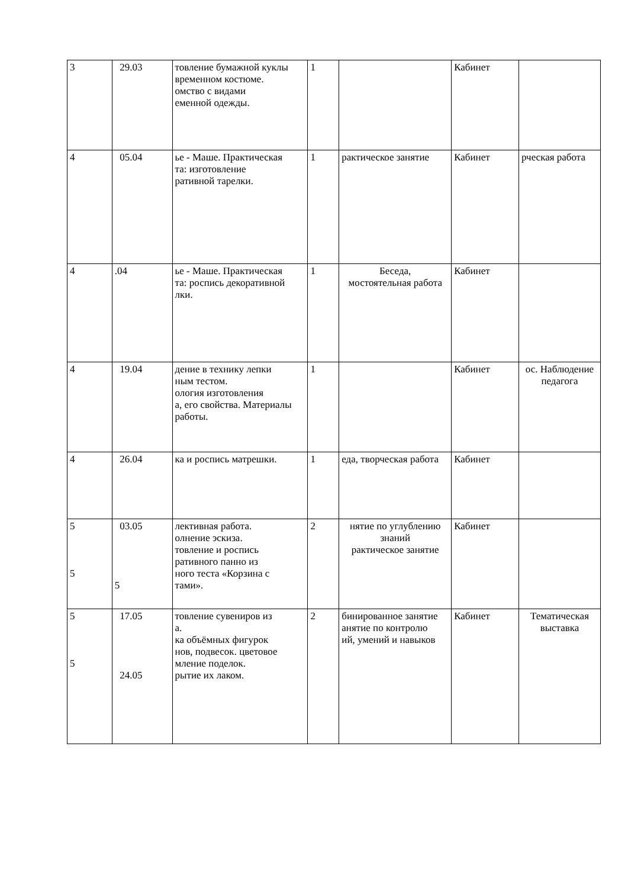| 3 | 29.03 | товление бумажной куклы временном костюме. омство с видами еменной одежды. | 1 | | Кабинет | |
| 4 | 05.04 | ье - Маше. Практическая та: изготовление ративной тарелки. | 1 | рактическое занятие | Кабинет | рческая работа |
| 4 | .04 | ье - Маше. Практическая та: роспись декоративной лки. | 1 | Беседа, мостоятельная работа | Кабинет | |
| 4 | 19.04 | дение в технику лепки ным тестом. ология изготовления а, его свойства. Материалы работы. | 1 | | Кабинет | ос. Наблюдение педагога |
| 4 | 26.04 | ка и роспись матрешки. | 1 | еда, творческая работа | Кабинет | |
| 5 5 | 03.05 5 | лективная работа. олнение эскиза. товление и роспись ративного панно из ного теста «Корзина с тами». | 2 | нятие по углублению знаний рактическое занятие | Кабинет | |
| 5 5 | 17.05 24.05 | товление сувениров из а. ка объёмных фигурок нов, подвесок. цветовое мление поделок. рытие их лаком. | 2 | бинированное занятие анятие по контролю ий, умений и навыков | Кабинет | Тематическая выставка |